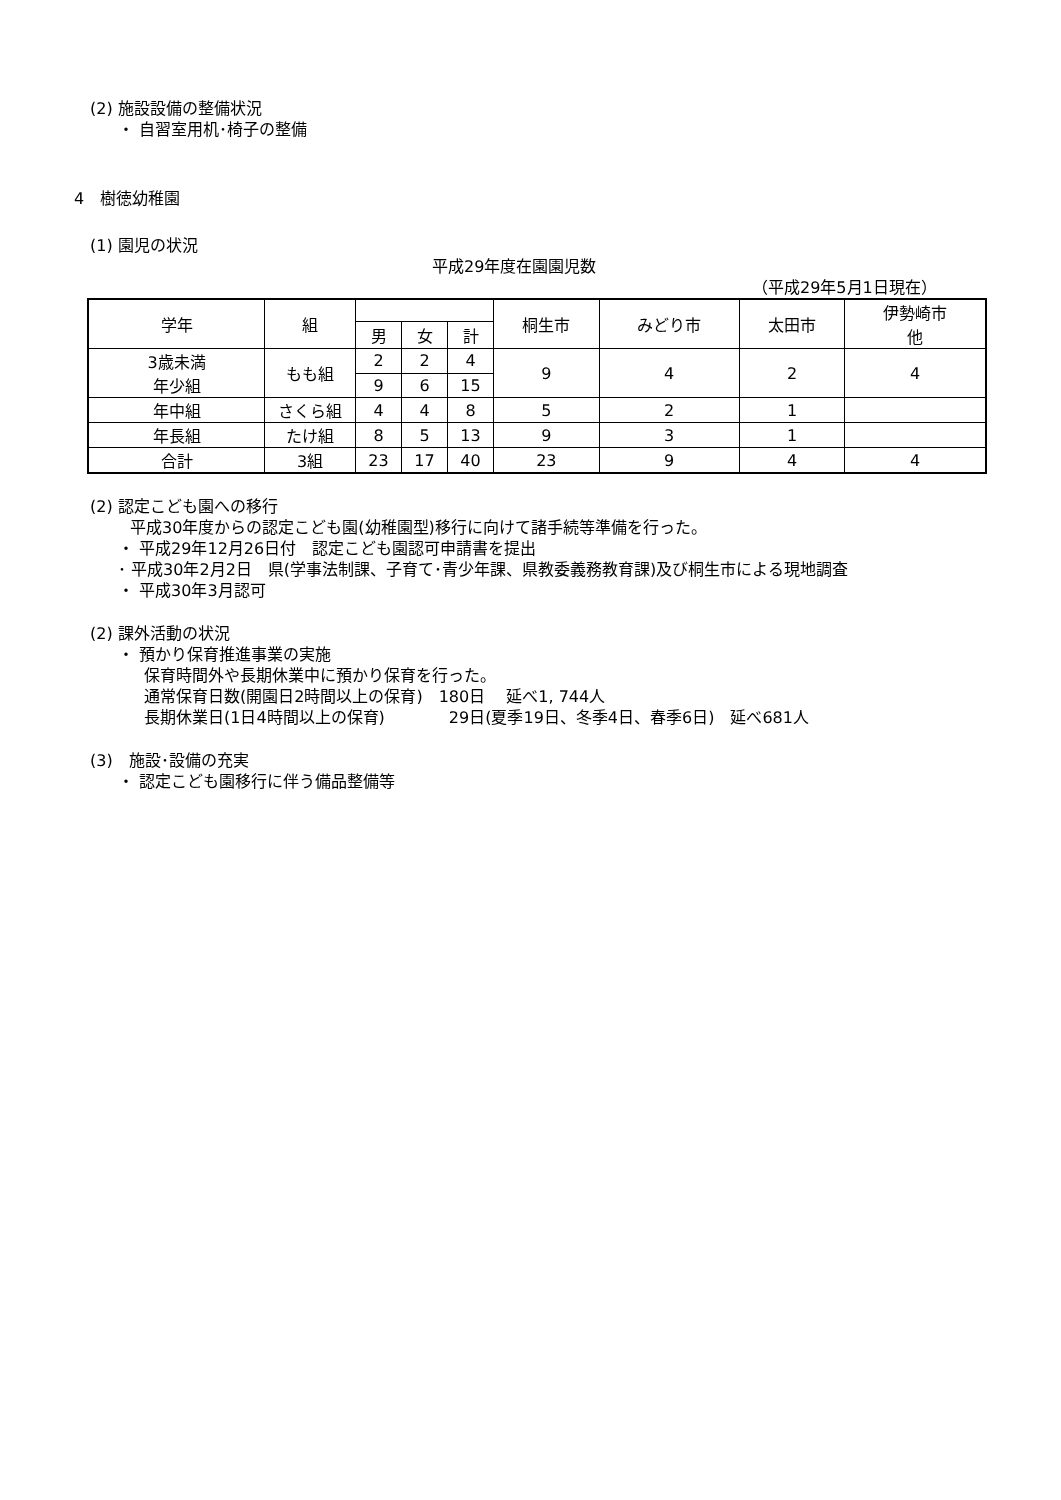(2) 施設設備の整備状況
・ 自習室用机･椅子の整備
4　樹徳幼稚園
(1) 園児の状況
平成29年度在園園児数
（平成29年5月1日現在）
| 学年 | 組 | | | | 桐生市 | みどり市 | 太田市 | 伊勢崎市 他 |
| | | 男 | 女 | 計 | | | | |
| 3歳未満 年少組 | もも組 | 2 | 2 | 4 | 9 | 4 | 2 | 4 |
| | | 9 | 6 | 15 | | | | |
| 年中組 | さくら組 | 4 | 4 | 8 | 5 | 2 | 1 | |
| 年長組 | たけ組 | 8 | 5 | 13 | 9 | 3 | 1 | |
| 合計 | 3組 | 23 | 17 | 40 | 23 | 9 | 4 | 4 |
(2) 認定こども園への移行
平成30年度からの認定こども園(幼稚園型)移行に向けて諸手続等準備を行った。
・ 平成29年12月26日付　認定こども園認可申請書を提出
･ 平成30年2月2日　県(学事法制課、子育て･青少年課、県教委義務教育課)及び桐生市による現地調査
・ 平成30年3月認可
(2) 課外活動の状況
・ 預かり保育推進事業の実施
保育時間外や長期休業中に預かり保育を行った。
通常保育日数(開園日2時間以上の保育)　180日　 延べ1, 744人
長期休業日(1日4時間以上の保育)　　　　29日(夏季19日、冬季4日、春季6日)　延べ681人
(3)　施設･設備の充実
・ 認定こども園移行に伴う備品整備等